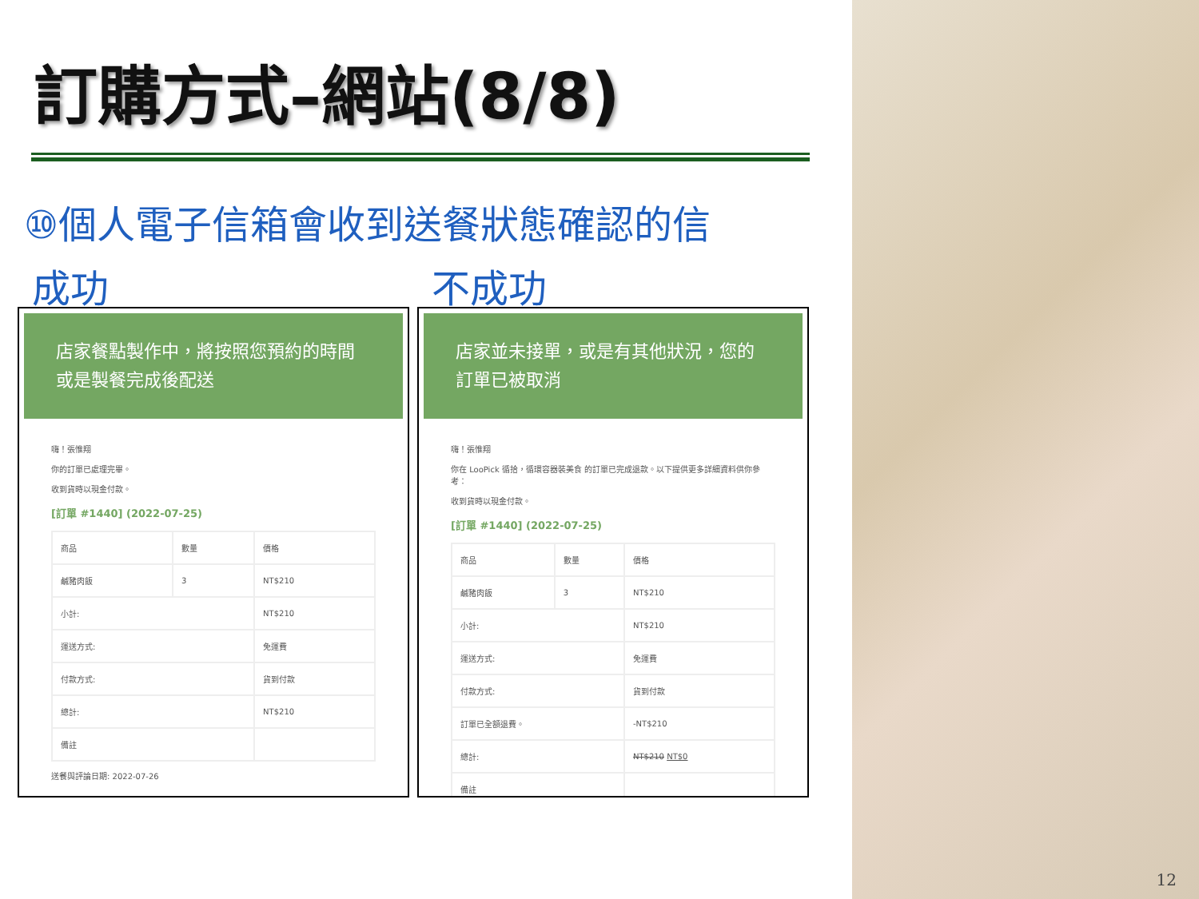訂購方式–網站(8/8)
⑩個人電子信箱會收到送餐狀態確認的信
成功
店家餐點製作中，將按照您預約的時間或是製餐完成後配送
嗨！張惟翔
你的訂單已處理完畢。
收到貨時以現金付款。
[訂單 #1440] (2022-07-25)
| 商品 | 數量 | 價格 |
| 鹹豬肉飯 | 3 | NT$210 |
| 小計: | | NT$210 |
| 運送方式: | | 免運費 |
| 付款方式: | | 貨到付款 |
| 總計: | | NT$210 |
| 備註 | | |
送餐與評論日期: 2022-07-26
不成功
店家並未接單，或是有其他狀況，您的訂單已被取消
嗨！張惟翔
你在 LooPick 循拾，循環容器裝美食 的訂單已完成退款。以下提供更多詳細資料供你參考：
收到貨時以現金付款。
[訂單 #1440] (2022-07-25)
| 商品 | 數量 | 價格 |
| 鹹豬肉飯 | 3 | NT$210 |
| 小計: | | NT$210 |
| 運送方式: | | 免運費 |
| 付款方式: | | 貨到付款 |
| 訂單已全額退費。 | | -NT$210 |
| 總計: | | NT$210 NT$0 |
| 備註 | | |
12